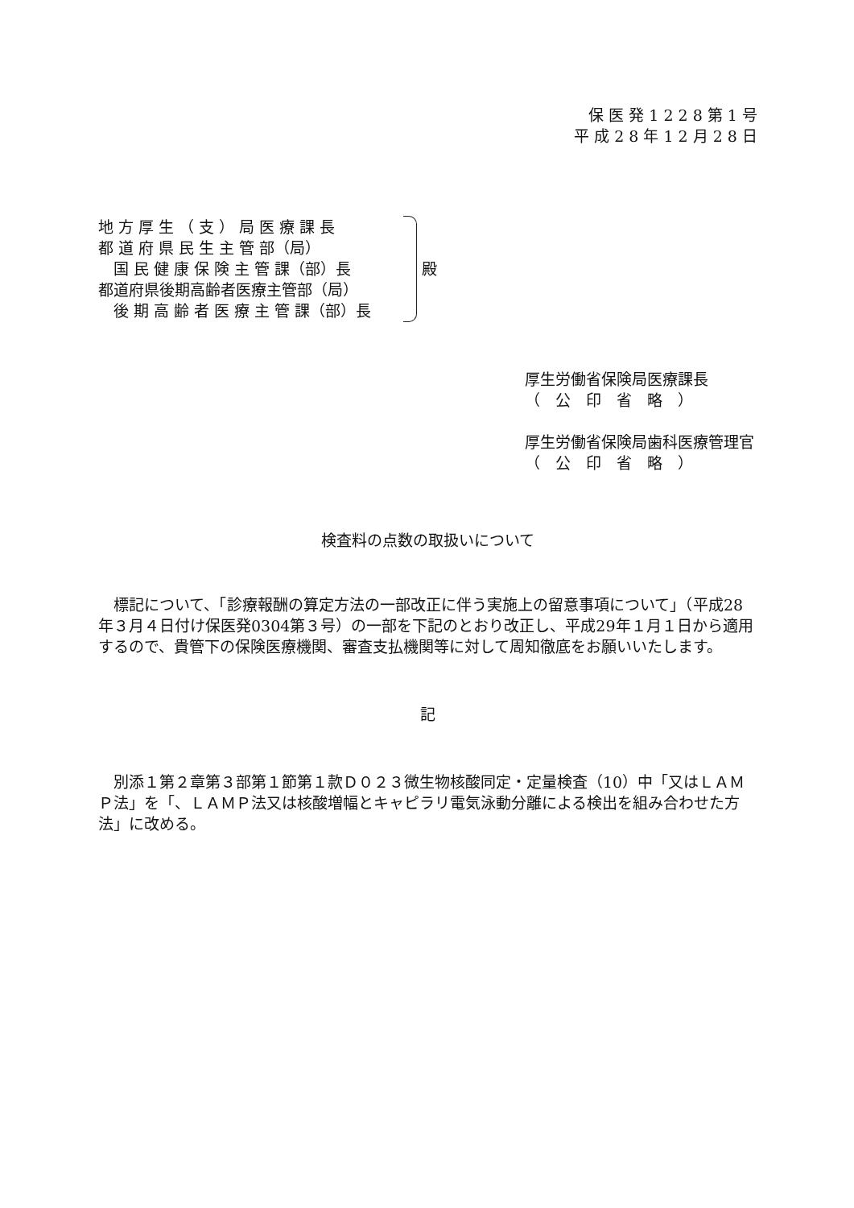保 医 発 1 2 2 8 第 1 号
平 成 2 8 年 1 2 月 2 8 日
地 方 厚 生 （ 支 ） 局 医 療 課 長
都 道 府 県 民 生 主 管 部（局）
　国 民 健 康 保 険 主 管 課（部）長
都道府県後期高齢者医療主管部（局）
　後 期 高 齢 者 医 療 主 管 課（部）長
殿
厚生労働省保険局医療課長
（　公　印　省　略　）
厚生労働省保険局歯科医療管理官
（　公　印　省　略　）
検査料の点数の取扱いについて
　標記について、「診療報酬の算定方法の一部改正に伴う実施上の留意事項について」（平成28年３月４日付け保医発0304第３号）の一部を下記のとおり改正し、平成29年１月１日から適用するので、貴管下の保険医療機関、審査支払機関等に対して周知徹底をお願いいたします。
記
　別添１第２章第３部第１節第１款Ｄ０２３微生物核酸同定・定量検査（10）中「又はＬＡＭＰ法」を「、ＬＡＭＰ法又は核酸増幅とキャピラリ電気泳動分離による検出を組み合わせた方法」に改める。